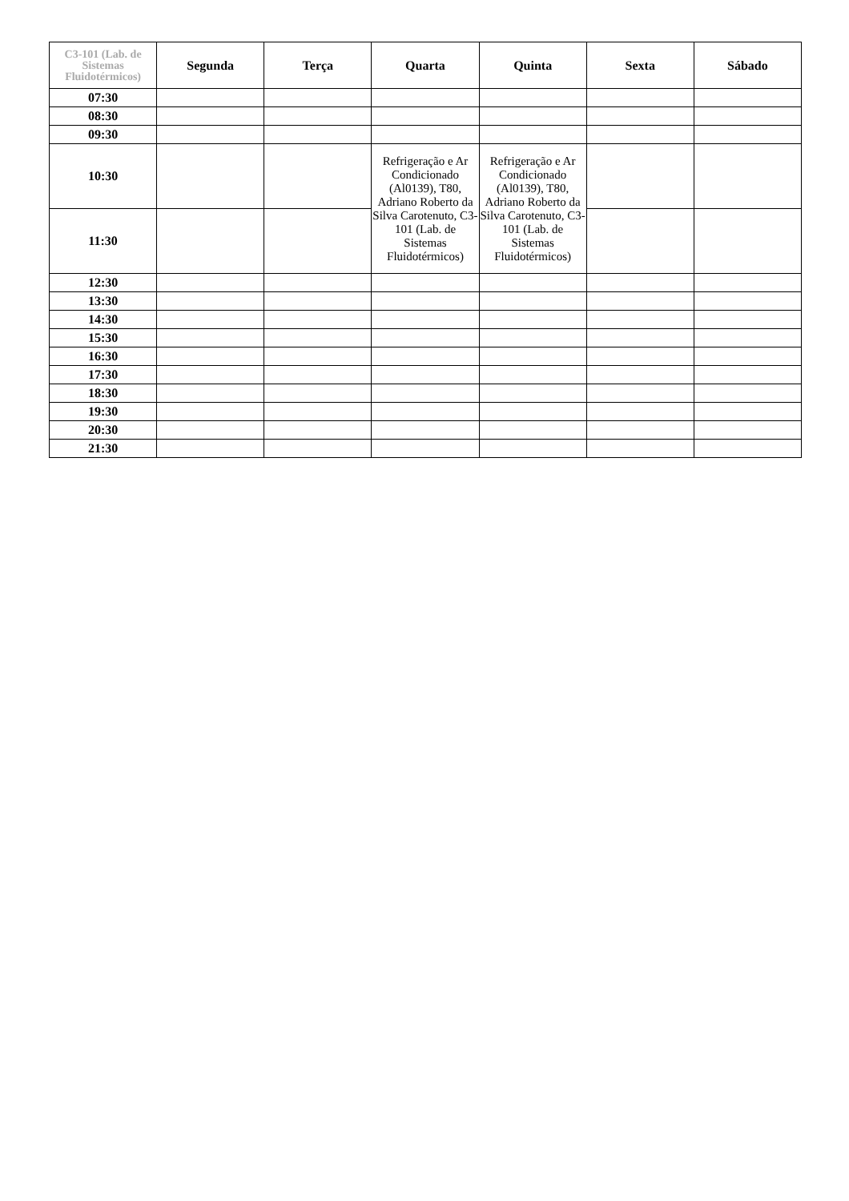| C3-101 (Lab. de Sistemas Fluidotérmicos) | Segunda | Terça | Quarta | Quinta | Sexta | Sábado |
| --- | --- | --- | --- | --- | --- | --- |
| 07:30 | | | | | | |
| 08:30 | | | | | | |
| 09:30 | | | | | | |
| 10:30 | | | Refrigeração e Ar Condicionado (Al0139), T80, Adriano Roberto da Silva Carotenuto, C3-101 (Lab. de Sistemas Fluidotérmicos) | Refrigeração e Ar Condicionado (Al0139), T80, Adriano Roberto da Silva Carotenuto, C3-101 (Lab. de Sistemas Fluidotérmicos) | | |
| 11:30 | | | | | | |
| 12:30 | | | | | | |
| 13:30 | | | | | | |
| 14:30 | | | | | | |
| 15:30 | | | | | | |
| 16:30 | | | | | | |
| 17:30 | | | | | | |
| 18:30 | | | | | | |
| 19:30 | | | | | | |
| 20:30 | | | | | | |
| 21:30 | | | | | | |